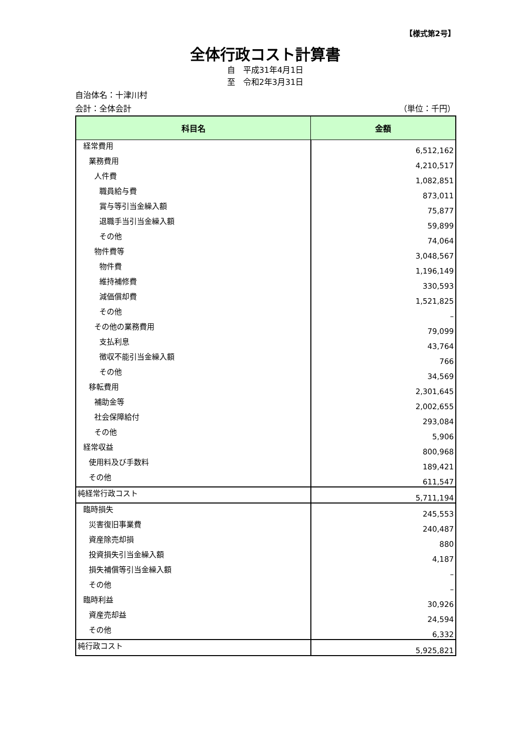【様式第2号】
全体行政コスト計算書
自　平成31年4月1日
至　令和2年3月31日
自治体名：十津川村
会計：全体会計 （単位：千円）
| 科目名 | 金額 |
| --- | --- |
| 経常費用 | 6,512,162 |
| 業務費用 | 4,210,517 |
| 人件費 | 1,082,851 |
| 職員給与費 | 873,011 |
| 賞与等引当金繰入額 | 75,877 |
| 退職手当引当金繰入額 | 59,899 |
| その他 | 74,064 |
| 物件費等 | 3,048,567 |
| 物件費 | 1,196,149 |
| 維持補修費 | 330,593 |
| 減価償却費 | 1,521,825 |
| その他 | – |
| その他の業務費用 | 79,099 |
| 支払利息 | 43,764 |
| 徴収不能引当金繰入額 | 766 |
| その他 | 34,569 |
| 移転費用 | 2,301,645 |
| 補助金等 | 2,002,655 |
| 社会保障給付 | 293,084 |
| その他 | 5,906 |
| 経常収益 | 800,968 |
| 使用料及び手数料 | 189,421 |
| その他 | 611,547 |
| 純経常行政コスト | 5,711,194 |
| 臨時損失 | 245,553 |
| 災害復旧事業費 | 240,487 |
| 資産除売却損 | 880 |
| 投資損失引当金繰入額 | 4,187 |
| 損失補償等引当金繰入額 | – |
| その他 | – |
| 臨時利益 | 30,926 |
| 資産売却益 | 24,594 |
| その他 | 6,332 |
| 純行政コスト | 5,925,821 |